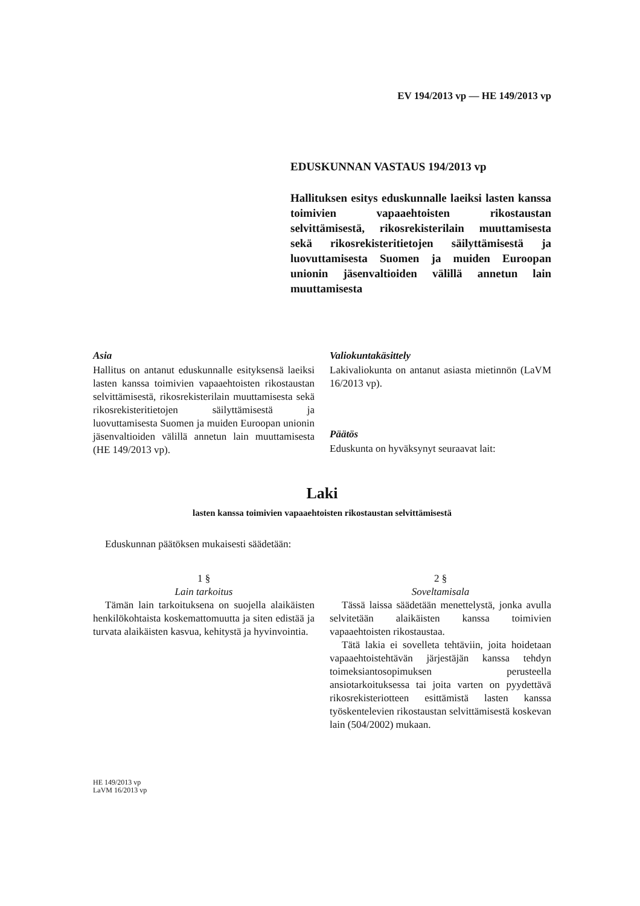EV 194/2013 vp — HE 149/2013 vp
EDUSKUNNAN VASTAUS 194/2013 vp
Hallituksen esitys eduskunnalle laeiksi lasten kanssa toimivien vapaaehtoisten rikostaustan selvittämisestä, rikosrekisterilain muuttamisesta sekä rikosrekisteritietojen säilyttämisestä ja luovuttamisesta Suomen ja muiden Euroopan unionin jäsenvaltioiden välillä annetun lain muuttamisesta
Asia
Hallitus on antanut eduskunnalle esityksensä laeiksi lasten kanssa toimivien vapaaehtoisten rikostaustan selvittämisestä, rikosrekisterilain muuttamisesta sekä rikosrekisteritietojen säilyttämisestä ja luovuttamisesta Suomen ja muiden Euroopan unionin jäsenvaltioiden välillä annetun lain muuttamisesta (HE 149/2013 vp).
Valiokuntakäsittely
Lakivaliokunta on antanut asiasta mietinnön (LaVM 16/2013 vp).
Päätös
Eduskunta on hyväksynyt seuraavat lait:
Laki
lasten kanssa toimivien vapaaehtoisten rikostaustan selvittämisestä
Eduskunnan päätöksen mukaisesti säädetään:
1 §
Lain tarkoitus
Tämän lain tarkoituksena on suojella alaikäisten henkilökohtaista koskemattomuutta ja siten edistää ja turvata alaikäisten kasvua, kehitystä ja hyvinvointia.
2 §
Soveltamisala
Tässä laissa säädetään menettelystä, jonka avulla selvitetään alaikäisten kanssa toimivien vapaaehtoisten rikostaustaa.
Tätä lakia ei sovelleta tehtäviin, joita hoidetaan vapaaehtoistehtävän järjestäjän kanssa tehdyn toimeksiantosopimuksen perusteella ansiotarkoituksessa tai joita varten on pyydettävä rikosrekisteriotteen esittämistä lasten kanssa työskentelevien rikostaustan selvittämisestä koskevan lain (504/2002) mukaan.
HE 149/2013 vp
LaVM 16/2013 vp